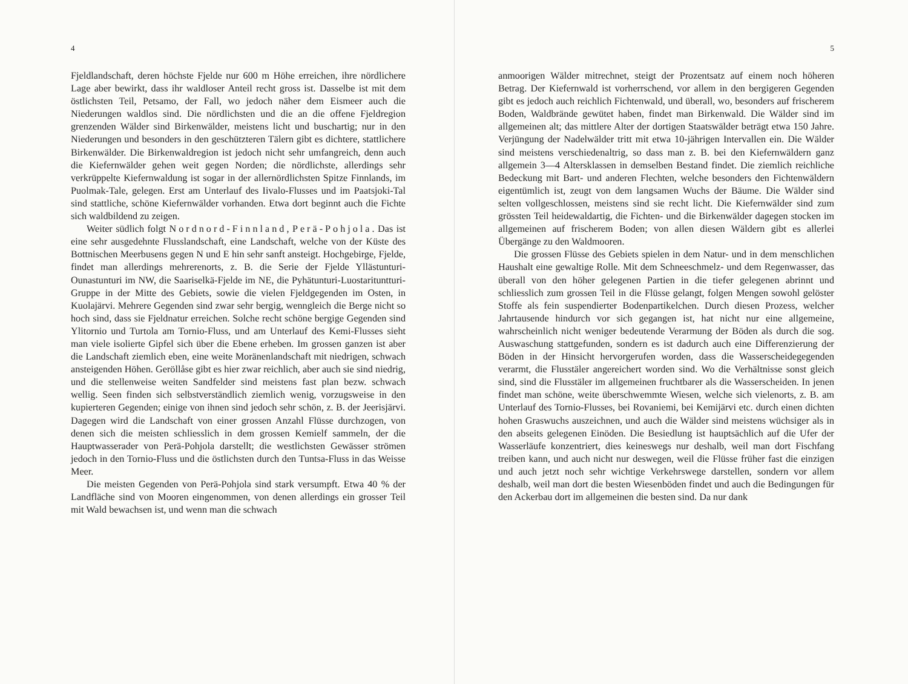4
Fjeldlandschaft, deren höchste Fjelde nur 600 m Höhe erreichen, ihre nördlichere Lage aber bewirkt, dass ihr waldloser Anteil recht gross ist. Dasselbe ist mit dem östlichsten Teil, Petsamo, der Fall, wo jedoch näher dem Eismeer auch die Niederungen waldlos sind. Die nördlichsten und die an die offene Fjeldregion grenzenden Wälder sind Birkenwälder, meistens licht und buschartig; nur in den Niederungen und besonders in den geschützteren Tälern gibt es dichtere, stattlichere Birkenwälder. Die Birkenwaldregion ist jedoch nicht sehr umfangreich, denn auch die Kiefernwälder gehen weit gegen Norden; die nördlichste, allerdings sehr verkrüppelte Kiefernwaldung ist sogar in der allernördlichsten Spitze Finnlands, im Puolmak-Tale, gelegen. Erst am Unterlauf des Iivalo-Flusses und im Paatsjoki-Tal sind stattliche, schöne Kiefernwälder vorhanden. Etwa dort beginnt auch die Fichte sich waldbildend zu zeigen.
Weiter südlich folgt Nordnord-Finnland, Perä-Pohjola. Das ist eine sehr ausgedehnte Flusslandschaft, eine Landschaft, welche von der Küste des Bottnischen Meerbusens gegen N und E hin sehr sanft ansteigt. Hochgebirge, Fjelde, findet man allerdings mehrerenorts, z. B. die Serie der Fjelde Yllästunturi-Ounastunturi im NW, die Saariselkä-Fjelde im NE, die Pyhätunturi-Luostarituntturi-Gruppe in der Mitte des Gebiets, sowie die vielen Fjeldgegenden im Osten, in Kuolajärvi. Mehrere Gegenden sind zwar sehr bergig, wenngleich die Berge nicht so hoch sind, dass sie Fjeldnatur erreichen. Solche recht schöne bergige Gegenden sind Ylitornio und Turtola am Tornio-Fluss, und am Unterlauf des Kemi-Flusses sieht man viele isolierte Gipfel sich über die Ebene erheben. Im grossen ganzen ist aber die Landschaft ziemlich eben, eine weite Moränenlandschaft mit niedrigen, schwach ansteigenden Höhen. Geröllåse gibt es hier zwar reichlich, aber auch sie sind niedrig, und die stellenweise weiten Sandfelder sind meistens fast plan bezw. schwach wellig. Seen finden sich selbstverständlich ziemlich wenig, vorzugsweise in den kupierteren Gegenden; einige von ihnen sind jedoch sehr schön, z. B. der Jeerisjärvi. Dagegen wird die Landschaft von einer grossen Anzahl Flüsse durchzogen, von denen sich die meisten schliesslich in dem grossen Kemielf sammeln, der die Hauptwasserader von Perä-Pohjola darstellt; die westlichsten Gewässer strömen jedoch in den Tornio-Fluss und die östlichsten durch den Tuntsa-Fluss in das Weisse Meer.
Die meisten Gegenden von Perä-Pohjola sind stark versumpft. Etwa 40 % der Landfläche sind von Mooren eingenommen, von denen allerdings ein grosser Teil mit Wald bewachsen ist, und wenn man die schwach
5
anmoorigen Wälder mitrechnet, steigt der Prozentsatz auf einem noch höheren Betrag. Der Kiefernwald ist vorherrschend, vor allem in den bergigeren Gegenden gibt es jedoch auch reichlich Fichtenwald, und überall, wo, besonders auf frischerem Boden, Waldbrände gewütet haben, findet man Birkenwald. Die Wälder sind im allgemeinen alt; das mittlere Alter der dortigen Staatswälder beträgt etwa 150 Jahre. Verjüngung der Nadelwälder tritt mit etwa 10-jährigen Intervallen ein. Die Wälder sind meistens verschiedenaltrig, so dass man z. B. bei den Kiefernwäldern ganz allgemein 3—4 Altersklassen in demselben Bestand findet. Die ziemlich reichliche Bedeckung mit Bart- und anderen Flechten, welche besonders den Fichtenwäldern eigentümlich ist, zeugt von dem langsamen Wuchs der Bäume. Die Wälder sind selten vollgeschlossen, meistens sind sie recht licht. Die Kiefernwälder sind zum grössten Teil heidewaldartig, die Fichten- und die Birkenwälder dagegen stocken im allgemeinen auf frischerem Boden; von allen diesen Wäldern gibt es allerlei Übergänge zu den Waldmooren.
Die grossen Flüsse des Gebiets spielen in dem Natur- und in dem menschlichen Haushalt eine gewaltige Rolle. Mit dem Schneeschmelz- und dem Regenwasser, das überall von den höher gelegenen Partien in die tiefer gelegenen abrinnt und schliesslich zum grossen Teil in die Flüsse gelangt, folgen Mengen sowohl gelöster Stoffe als fein suspendierter Bodenpartikelchen. Durch diesen Prozess, welcher Jahrtausende hindurch vor sich gegangen ist, hat nicht nur eine allgemeine, wahrscheinlich nicht weniger bedeutende Verarmung der Böden als durch die sog. Auswaschung stattgefunden, sondern es ist dadurch auch eine Differenzierung der Böden in der Hinsicht hervorgerufen worden, dass die Wasserscheidegegenden verarmt, die Flusstäler angereichert worden sind. Wo die Verhältnisse sonst gleich sind, sind die Flusstäler im allgemeinen fruchtbarer als die Wasserscheiden. In jenen findet man schöne, weite überschwemmte Wiesen, welche sich vielenorts, z. B. am Unterlauf des Tornio-Flusses, bei Rovaniemi, bei Kemijärvi etc. durch einen dichten hohen Graswuchs auszeichnen, und auch die Wälder sind meistens wüchsiger als in den abseits gelegenen Einöden. Die Besiedlung ist hauptsächlich auf die Ufer der Wasserläufe konzentriert, dies keineswegs nur deshalb, weil man dort Fischfang treiben kann, und auch nicht nur deswegen, weil die Flüsse früher fast die einzigen und auch jetzt noch sehr wichtige Verkehrswege darstellen, sondern vor allem deshalb, weil man dort die besten Wiesenböden findet und auch die Bedingungen für den Ackerbau dort im allgemeinen die besten sind. Da nur dank